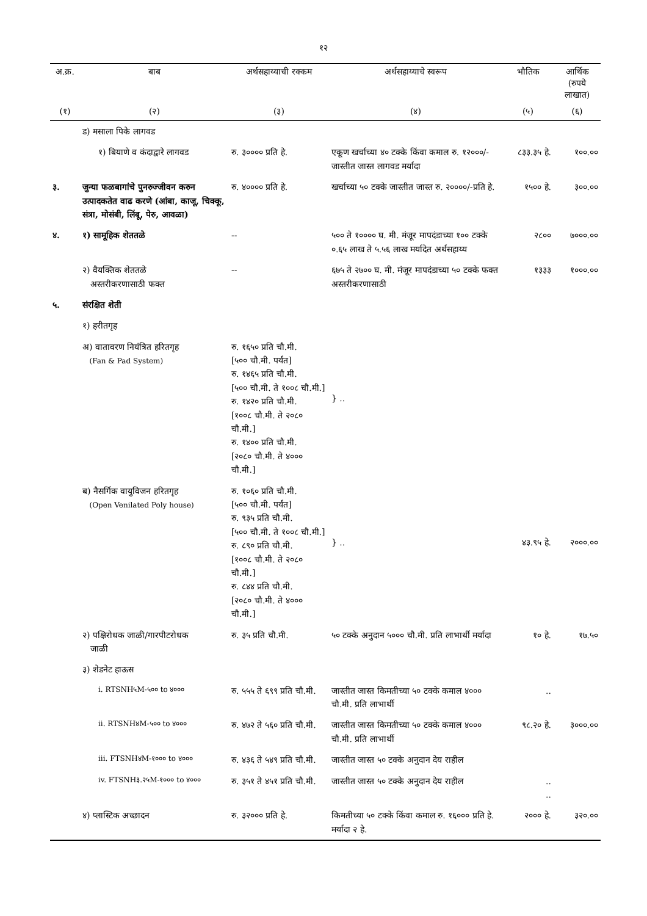१२
| अ.क्र. | बाब | अर्थसहाय्याची रक्कम | अर्थसहाय्याचे स्वरूप | भौतिक | आर्थिक (रुपये लाखात) |
| --- | --- | --- | --- | --- | --- |
| (१) | (२) | (३) | (४) | (५) | (६) |
| | ड) मसाला पिके लागवड | | | | |
| | १) बियाणे व कंदाद्वारे लागवड | रु. ३०००० प्रति हे. | एकूण खर्चाच्या ४० टक्के किंवा कमाल रु. १२०००/-जास्तीत जास्त लागवड मर्यादा | ८३३.३५ हे. | १००.०० |
| ३. | जुन्या फळबागांचे पुनरुज्जीवन करुन उत्पादकतेत वाढ करणे (आंबा, काजू, चिक्कू, संत्रा, मोसंबी, लिंबू, पेरु, आवळा) | रु. ४०००० प्रति हे. | खर्चाच्या ५० टक्के जास्तीत जास्त रु. २००००/-प्रति हे. | १५०० हे. | ३००.०० |
| ४. | १) सामूहिक शेततळे | -- | ५०० ते १०००० घ. मी. मंजूर मापदंडाच्या १०० टक्के ०.६५ लाख ते ५.५६ लाख मर्यादेत अर्थसहाय्य | २८०० | ७०००.०० |
| | २) वैयक्तिक शेततळे अस्तरीकरणासाठी फक्त | -- | ६७५ ते २७०० घ. मी. मंजूर मापदंडाच्या ५० टक्के फक्त अस्तरीकरणासाठी | १३३३ | १०००.०० |
| ५. | संरक्षित शेती | | | | |
| | १) हरीतगृह | | | | |
| | अ) वातावरण नियंत्रित हरितगृह (Fan & Pad System) | रु. १६५० प्रति चौ.मी. [५०० चौ.मी. पर्यंत] रु. १४६५ प्रति चौ.मी. [५०० चौ.मी. ते १००८ चौ.मी.] रु. १४२० प्रति चौ.मी. [१००८ चौ.मी. ते २०८० चौ.मी.] रु. १४०० प्रति चौ.मी. [२०८० चौ.मी. ते ४००० चौ.मी.] | } .. | | |
| | ब) नैसर्गिक वायुविजन हरितगृह (Open Venilated Poly house) | रु. १०६० प्रति चौ.मी. [५०० चौ.मी. पर्यंत] रु. ९३५ प्रति चौ.मी. [५०० चौ.मी. ते १००८ चौ.मी.] रु. ८९० प्रति चौ.मी. [१००८ चौ.मी. ते २०८० चौ.मी.] रु. ८४४ प्रति चौ.मी. [२०८० चौ.मी. ते ४००० चौ.मी.] | } .. | ४३.९५ हे. | २०००.०० |
| | २) पक्षिरोधक जाळी/गारपीटरोधक जाळी | रु. ३५ प्रति चौ.मी. | ५० टक्के अनुदान ५००० चौ.मी. प्रति लाभार्थी मर्यादा | १० हे. | १७.५० |
| | ३) शेडनेट हाऊस | | | | |
| | i. RTSNH५M-५०० to ४००० | रु. ५५५ ते ६९९ प्रति चौ.मी. | जास्तीत जास्त किमतीच्या ५० टक्के कमाल ४००० चौ.मी. प्रति लाभार्थी | .. | |
| | ii. RTSNH४M-५०० to ४००० | रु. ४७२ ते ५६० प्रति चौ.मी. | जास्तीत जास्त किमतीच्या ५० टक्के कमाल ४००० चौ.मी. प्रति लाभार्थी | ९८.२० हे. | ३०००.०० |
| | iii. FTSNH४M-१००० to ४००० | रु. ४३६ ते ५४९ प्रति चौ.मी. | जास्तीत जास्त ५० टक्के अनुदान देय राहील | | |
| | iv. FTSNH३.२५M-१००० to ४००० | रु. ३५१ ते ४५१ प्रति चौ.मी. | जास्तीत जास्त ५० टक्के अनुदान देय राहील | .. .. | |
| | ४) प्लास्टिक अच्छादन | रु. ३२००० प्रति हे. | किमतीच्या ५० टक्के किंवा कमाल रु. १६००० प्रति हे. मर्यादा २ हे. | २००० हे. | ३२०.०० |